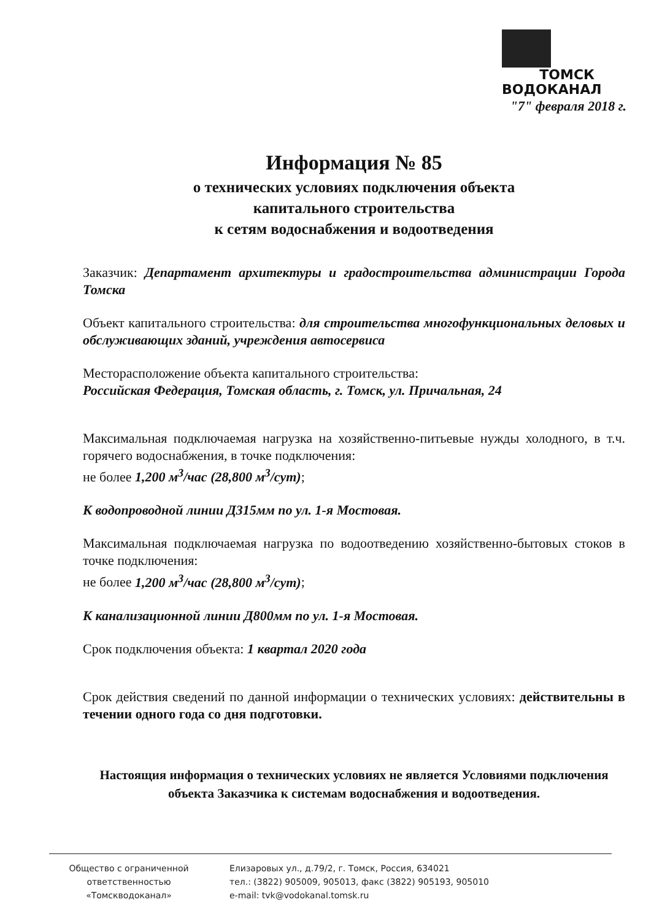ТОМСК
ВОДОКАНАЛ
"7" февраля 2018 г.
Информация № 85
о технических условиях подключения объекта
капитального строительства
к сетям водоснабжения и водоотведения
Заказчик: Департамент архитектуры и градостроительства администрации Города Томска
Объект капитального строительства: для строительства многофункциональных деловых и обслуживающих зданий, учреждения автосервиса
Месторасположение объекта капитального строительства:
Российская Федерация, Томская область, г. Томск, ул. Причальная, 24
Максимальная подключаемая нагрузка на хозяйственно-питьевые нужды холодного, в т.ч. горячего водоснабжения, в точке подключения:
не более 1,200 м<sup>3</sup>/час (28,800 м<sup>3</sup>/сут);
К водопроводной линии Д315мм по ул. 1-я Мостовая.
Максимальная подключаемая нагрузка по водоотведению хозяйственно-бытовых стоков в точке подключения:
не более 1,200 м<sup>3</sup>/час (28,800 м<sup>3</sup>/сут);
К канализационной линии Д800мм по ул. 1-я Мостовая.
Срок подключения объекта: 1 квартал 2020 года
Срок действия сведений по данной информации о технических условиях: действительны в течении одного года со дня подготовки.
Настоящия информация о технических условиях не является Условиями подключения объекта Заказчика к системам водоснабжения и водоотведения.
Общество с ограниченной
ответственностью
«Томскводоканал»
Елизаровых ул., д.79/2, г. Томск, Россия, 634021
тел.: (3822) 905009, 905013, факс (3822) 905193, 905010
e-mail: tvk@vodokanal.tomsk.ru